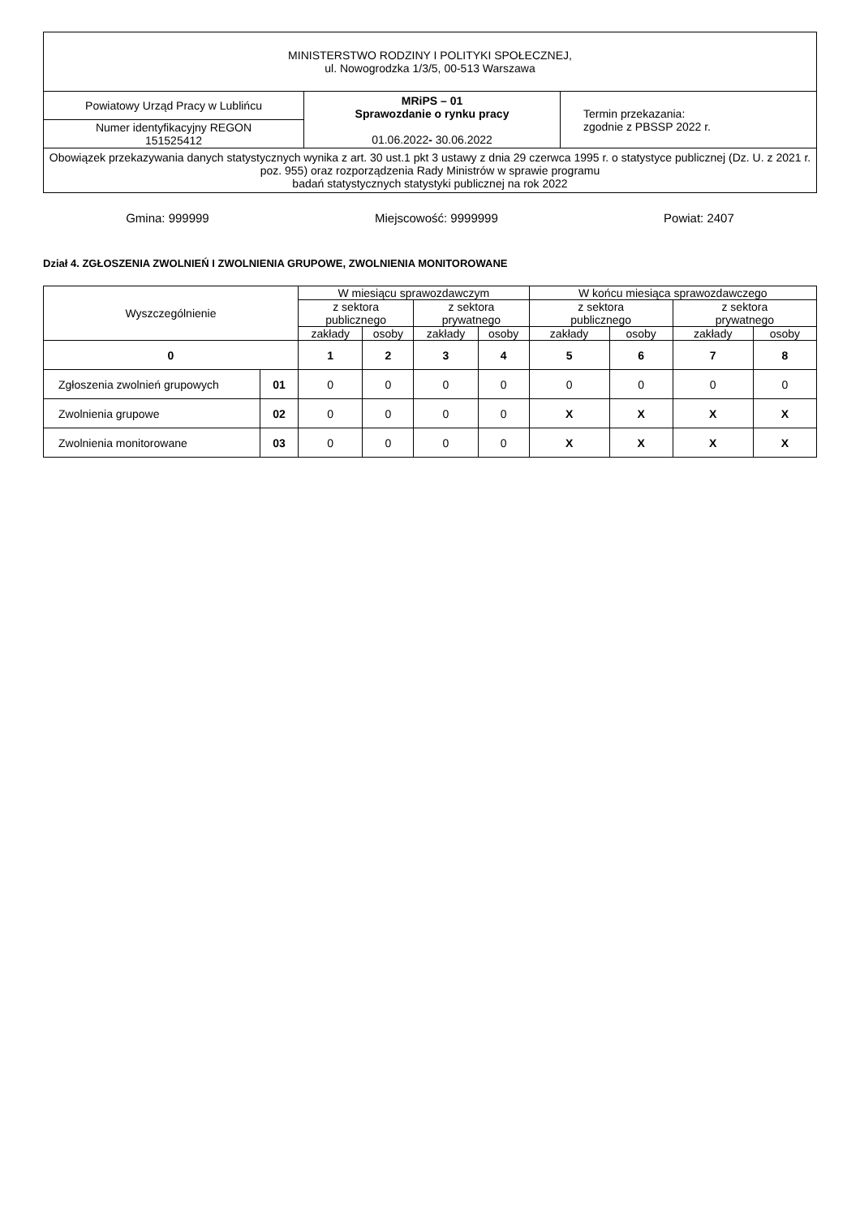| MINISTERSTWO RODZINY I POLITYKI SPOŁECZNEJ, ul. Nowogrodzka 1/3/5, 00-513 Warszawa | | |
| Powiatowy Urząd Pracy w Lublińcu | MRiPS – 01 Sprawozdanie o rynku pracy 01.06.2022 - 30.06.2022 | Termin przekazania: zgodnie z PBSSP 2022 r. |
| Numer identyfikacyjny REGON 151525412 | | |
| Obowiązek przekazywania danych statystycznych wynika z art. 30 ust.1 pkt 3 ustawy z dnia 29 czerwca 1995 r. o statystyce publicznej (Dz. U. z 2021 r. poz. 955) oraz rozporządzenia Rady Ministrów w sprawie programu badań statystycznych statystyki publicznej na rok 2022 | | |
Gmina: 999999 Miejscowość: 9999999 Powiat: 2407
Dział 4. ZGŁOSZENIA ZWOLNIEŃ I ZWOLNIENIA GRUPOWE, ZWOLNIENIA MONITOROWANE
| Wyszczególnienie | | W miesiącu sprawozdawczym | | | | W końcu miesiąca sprawozdawczego | | | |
| --- | --- | --- | --- | --- | --- | --- | --- | --- | --- |
| | | z sektora publicznego | | z sektora prywatnego | | z sektora publicznego | | z sektora prywatnego | |
| | | zakłady | osoby | zakłady | osoby | zakłady | osoby | zakłady | osoby |
| 0 | | 1 | 2 | 3 | 4 | 5 | 6 | 7 | 8 |
| Zgłoszenia zwolnień grupowych | 01 | 0 | 0 | 0 | 0 | 0 | 0 | 0 | 0 |
| Zwolnienia grupowe | 02 | 0 | 0 | 0 | 0 | X | X | X | X |
| Zwolnienia monitorowane | 03 | 0 | 0 | 0 | 0 | X | X | X | X |